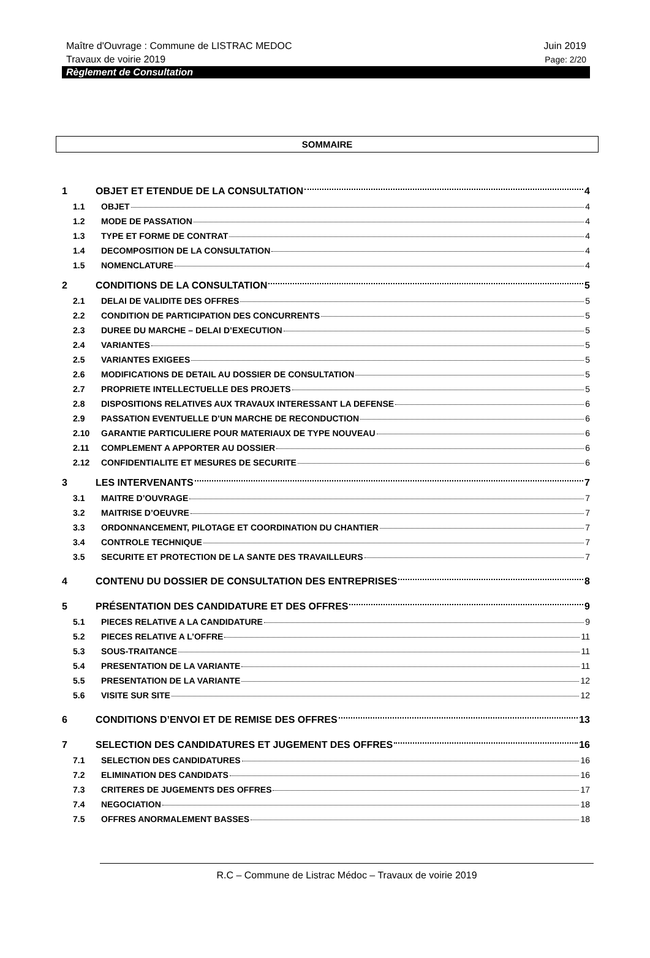Maître d'Ouvrage : Commune de LISTRAC MEDOC Juin 2019
Travaux de voirie 2019 Page: 2/20
Règlement de Consultation
SOMMAIRE
1 OBJET ET ETENDUE DE LA CONSULTATION 4
1.1 OBJET 4
1.2 MODE DE PASSATION 4
1.3 TYPE ET FORME DE CONTRAT 4
1.4 DECOMPOSITION DE LA CONSULTATION 4
1.5 NOMENCLATURE 4
2 CONDITIONS DE LA CONSULTATION 5
2.1 DELAI DE VALIDITE DES OFFRES 5
2.2 CONDITION DE PARTICIPATION DES CONCURRENTS 5
2.3 DUREE DU MARCHE – DELAI D’EXECUTION 5
2.4 VARIANTES 5
2.5 VARIANTES EXIGEES 5
2.6 MODIFICATIONS DE DETAIL AU DOSSIER DE CONSULTATION 5
2.7 PROPRIETE INTELLECTUELLE DES PROJETS 5
2.8 DISPOSITIONS RELATIVES AUX TRAVAUX INTERESSANT LA DEFENSE 6
2.9 PASSATION EVENTUELLE D’UN MARCHE DE RECONDUCTION 6
2.10 GARANTIE PARTICULIERE POUR MATERIAUX DE TYPE NOUVEAU 6
2.11 COMPLEMENT A APPORTER AU DOSSIER 6
2.12 CONFIDENTIALITE ET MESURES DE SECURITE 6
3 LES INTERVENANTS 7
3.1 MAITRE D’OUVRAGE 7
3.2 MAITRISE D’OEUVRE 7
3.3 ORDONNANCEMENT, PILOTAGE ET COORDINATION DU CHANTIER 7
3.4 CONTROLE TECHNIQUE 7
3.5 SECURITE ET PROTECTION DE LA SANTE DES TRAVAILLEURS 7
4 CONTENU DU DOSSIER DE CONSULTATION DES ENTREPRISES 8
5 PRÉSENTATION DES CANDIDATURE ET DES OFFRES 9
5.1 PIECES RELATIVE A LA CANDIDATURE 9
5.2 PIECES RELATIVE A L’OFFRE 11
5.3 SOUS-TRAITANCE 11
5.4 PRESENTATION DE LA VARIANTE 11
5.5 PRESENTATION DE LA VARIANTE 12
5.6 VISITE SUR SITE 12
6 CONDITIONS D’ENVOI ET DE REMISE DES OFFRES 13
7 SELECTION DES CANDIDATURES ET JUGEMENT DES OFFRES 16
7.1 SELECTION DES CANDIDATURES 16
7.2 ELIMINATION DES CANDIDATS 16
7.3 CRITERES DE JUGEMENTS DES OFFRES 17
7.4 NEGOCIATION 18
7.5 OFFRES ANORMALEMENT BASSES 18
R.C – Commune de Listrac Médoc – Travaux de voirie 2019